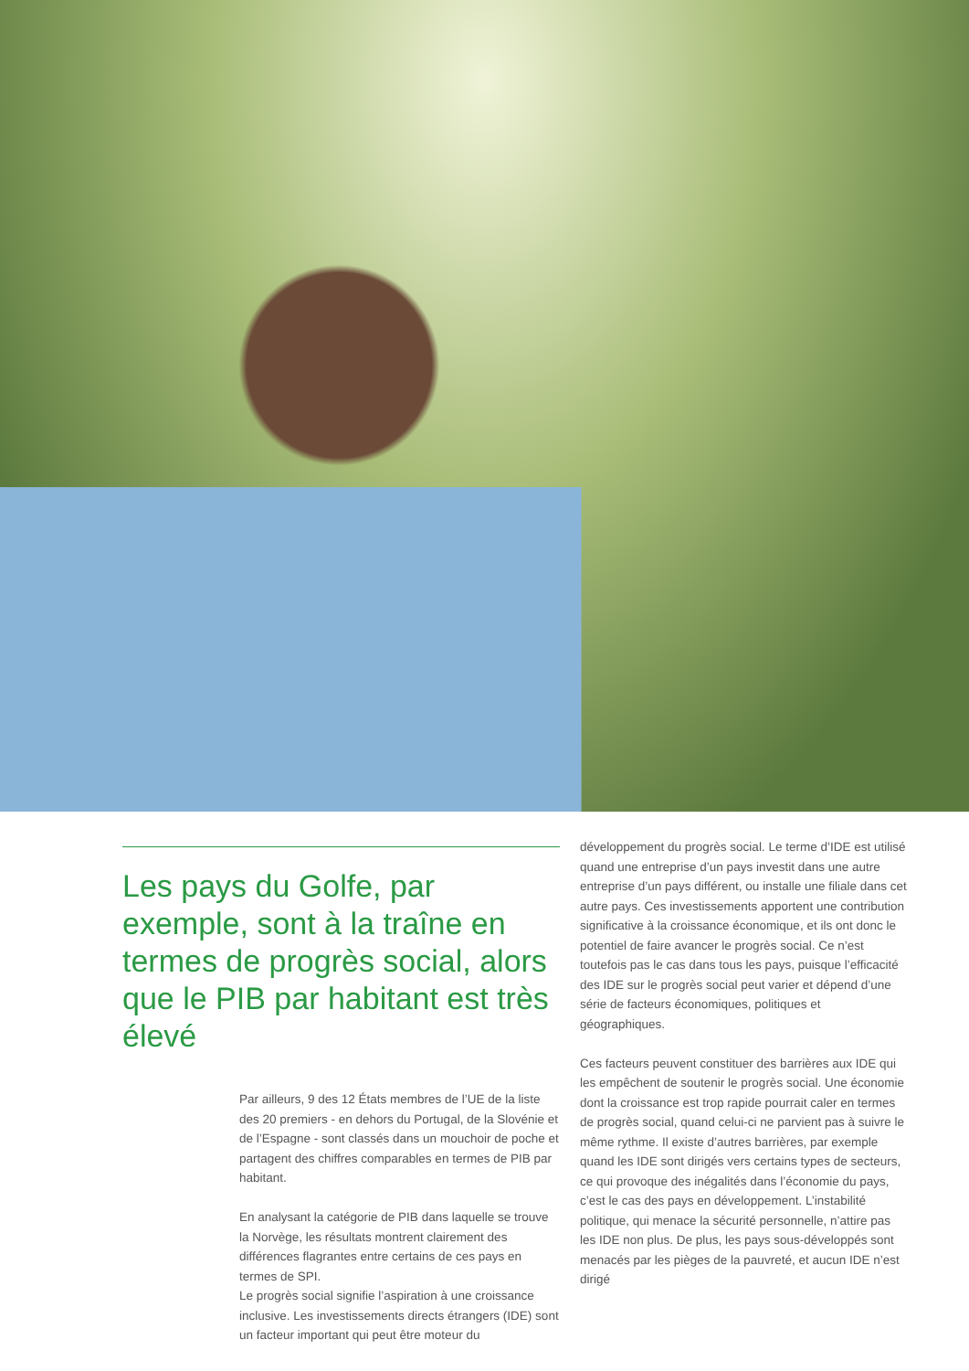Les pays du Golfe, par exemple, sont à la traîne en termes de progrès social, alors que le PIB par habitant est très élevé
Par ailleurs, 9 des 12 États membres de l’UE de la liste des 20 premiers - en dehors du Portugal, de la Slovénie et de l’Espagne - sont classés dans un mouchoir de poche et partagent des chiffres comparables en termes de PIB par habitant.
En analysant la catégorie de PIB dans laquelle se trouve la Norvège, les résultats montrent clairement des différences flagrantes entre certains de ces pays en termes de SPI.
Le progrès social signifie l’aspiration à une croissance inclusive. Les investissements directs étrangers (IDE) sont un facteur important qui peut être moteur du
développement du progrès social. Le terme d’IDE est utilisé quand une entreprise d’un pays investit dans une autre entreprise d’un pays différent, ou installe une filiale dans cet autre pays. Ces investissements apportent une contribution significative à la croissance économique, et ils ont donc le potentiel de faire avancer le progrès social. Ce n’est toutefois pas le cas dans tous les pays, puisque l’efficacité des IDE sur le progrès social peut varier et dépend d’une série de facteurs économiques, politiques et géographiques.
Ces facteurs peuvent constituer des barrières aux IDE qui les empêchent de soutenir le progrès social. Une économie dont la croissance est trop rapide pourrait caler en termes de progrès social, quand celui-ci ne parvient pas à suivre le même rythme. Il existe d’autres barrières, par exemple quand les IDE sont dirigés vers certains types de secteurs, ce qui provoque des inégalités dans l’économie du pays, c’est le cas des pays en développement. L’instabilité politique, qui menace la sécurité personnelle, n’attire pas les IDE non plus. De plus, les pays sous-développés sont menacés par les pièges de la pauvreté, et aucun IDE n’est dirigé